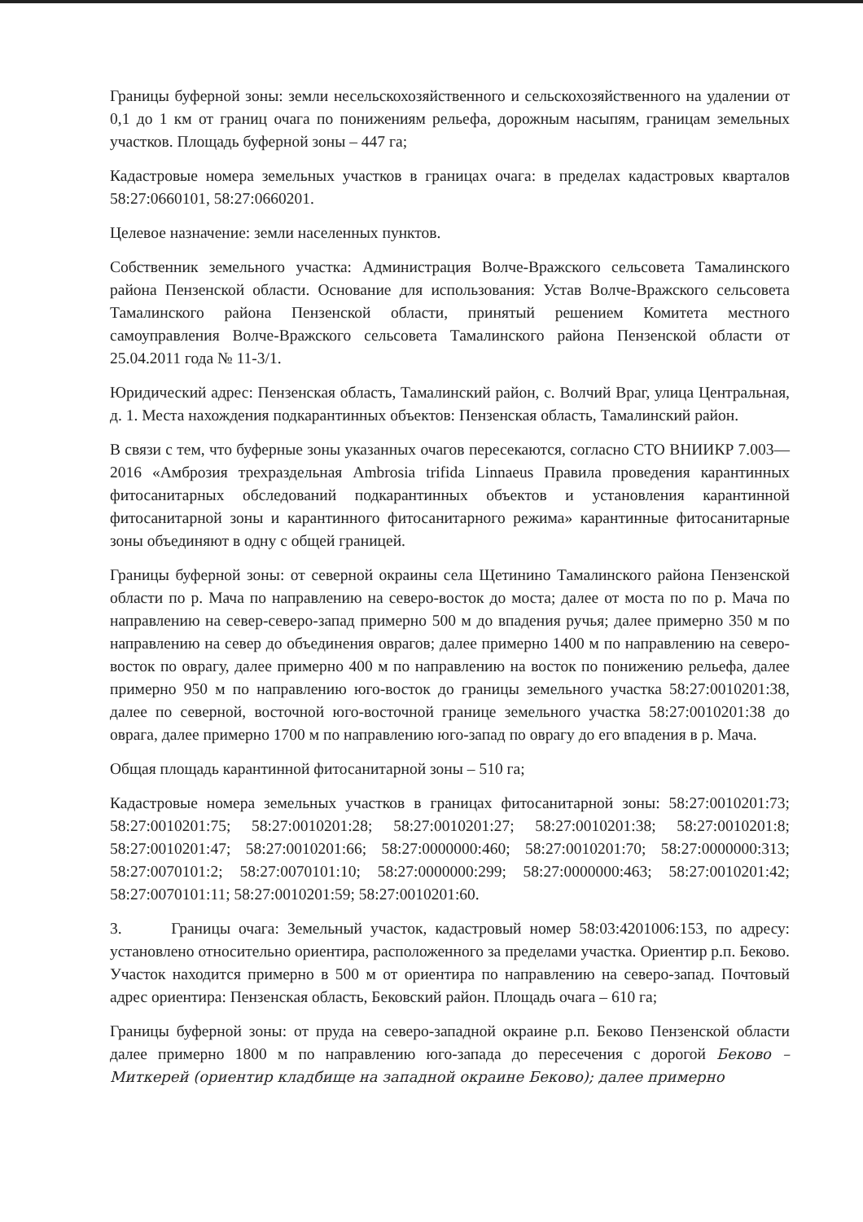Границы буферной зоны: земли несельскохозяйственного и сельскохозяйственного на удалении от 0,1 до 1 км от границ очага по понижениям рельефа, дорожным насыпям, границам земельных участков. Площадь буферной зоны – 447 га;
Кадастровые номера земельных участков в границах очага: в пределах кадастровых кварталов 58:27:0660101, 58:27:0660201.
Целевое назначение: земли населенных пунктов.
Собственник земельного участка: Администрация Волче-Вражского сельсовета Тамалинского района Пензенской области. Основание для использования: Устав Волче-Вражского сельсовета Тамалинского района Пензенской области, принятый решением Комитета местного самоуправления Волче-Вражского сельсовета Тамалинского района Пензенской области от 25.04.2011 года № 11-3/1.
Юридический адрес: Пензенская область, Тамалинский район, с. Волчий Враг, улица Центральная, д. 1. Места нахождения подкарантинных объектов: Пензенская область, Тамалинский район.
В связи с тем, что буферные зоны указанных очагов пересекаются, согласно СТО ВНИИКР 7.003—2016 «Амброзия трехраздельная Ambrosia trifida Linnaeus Правила проведения карантинных фитосанитарных обследований подкарантинных объектов и установления карантинной фитосанитарной зоны и карантинного фитосанитарного режима» карантинные фитосанитарные зоны объединяют в одну с общей границей.
Границы буферной зоны: от северной окраины села Щетинино Тамалинского района Пензенской области по р. Мача по направлению на северо-восток до моста; далее от моста по по р. Мача по направлению на север-северо-запад примерно 500 м до впадения ручья; далее примерно 350 м по направлению на север до объединения оврагов; далее примерно 1400 м по направлению на северо-восток по оврагу, далее примерно 400 м по направлению на восток по понижению рельефа, далее примерно 950 м по направлению юго-восток до границы земельного участка 58:27:0010201:38, далее по северной, восточной юго-восточной границе земельного участка 58:27:0010201:38 до оврага, далее примерно 1700 м по направлению юго-запад по оврагу до его впадения в р. Мача.
Общая площадь карантинной фитосанитарной зоны – 510 га;
Кадастровые номера земельных участков в границах фитосанитарной зоны: 58:27:0010201:73; 58:27:0010201:75; 58:27:0010201:28; 58:27:0010201:27; 58:27:0010201:38; 58:27:0010201:8; 58:27:0010201:47; 58:27:0010201:66; 58:27:0000000:460; 58:27:0010201:70; 58:27:0000000:313; 58:27:0070101:2; 58:27:0070101:10; 58:27:0000000:299; 58:27:0000000:463; 58:27:0010201:42; 58:27:0070101:11; 58:27:0010201:59; 58:27:0010201:60.
3. Границы очага: Земельный участок, кадастровый номер 58:03:4201006:153, по адресу: установлено относительно ориентира, расположенного за пределами участка. Ориентир р.п. Беково. Участок находится примерно в 500 м от ориентира по направлению на северо-запад. Почтовый адрес ориентира: Пензенская область, Бековский район. Площадь очага – 610 га;
Границы буферной зоны: от пруда на северо-западной окраине р.п. Беково Пензенской области далее примерно 1800 м по направлению юго-запада до пересечения с дорогой Беково – Миткерей (ориентир кладбище на западной окраине Беково); далее примерно